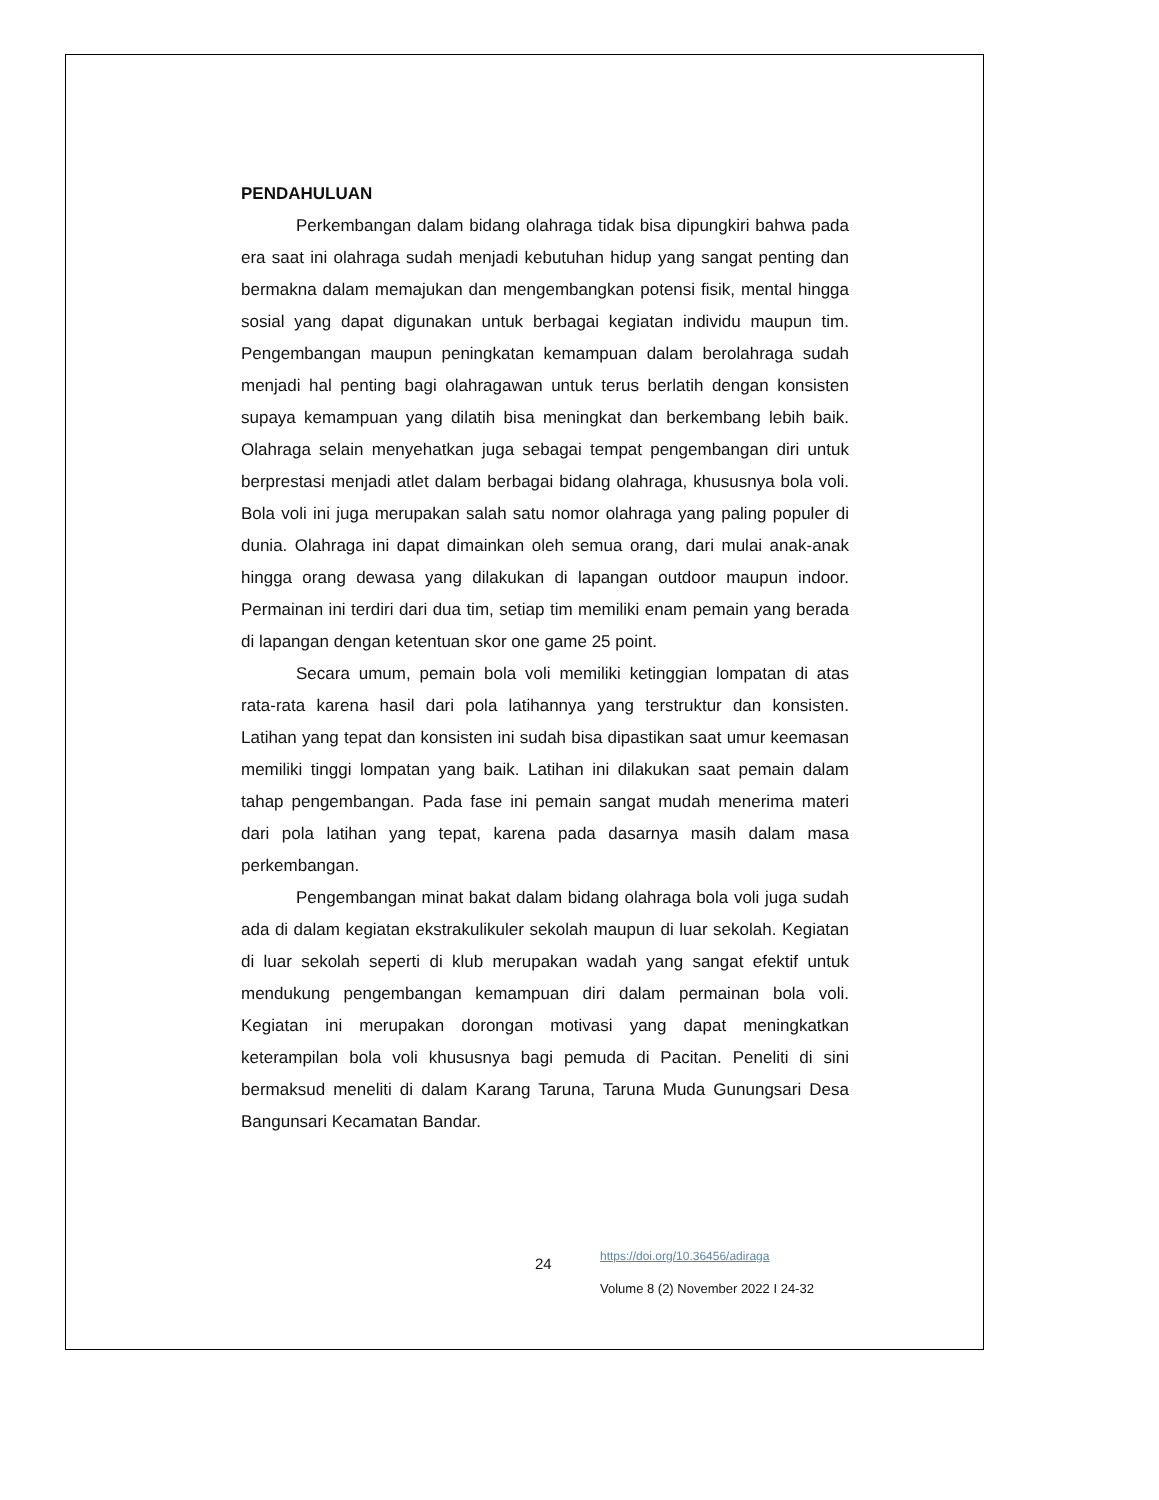PENDAHULUAN
Perkembangan dalam bidang olahraga tidak bisa dipungkiri bahwa pada era saat ini olahraga sudah menjadi kebutuhan hidup yang sangat penting dan bermakna dalam memajukan dan mengembangkan potensi fisik, mental hingga sosial yang dapat digunakan untuk berbagai kegiatan individu maupun tim. Pengembangan maupun peningkatan kemampuan dalam berolahraga sudah menjadi hal penting bagi olahragawan untuk terus berlatih dengan konsisten supaya kemampuan yang dilatih bisa meningkat dan berkembang lebih baik. Olahraga selain menyehatkan juga sebagai tempat pengembangan diri untuk berprestasi menjadi atlet dalam berbagai bidang olahraga, khususnya bola voli. Bola voli ini juga merupakan salah satu nomor olahraga yang paling populer di dunia. Olahraga ini dapat dimainkan oleh semua orang, dari mulai anak-anak hingga orang dewasa yang dilakukan di lapangan outdoor maupun indoor. Permainan ini terdiri dari dua tim, setiap tim memiliki enam pemain yang berada di lapangan dengan ketentuan skor one game 25 point.
Secara umum, pemain bola voli memiliki ketinggian lompatan di atas rata-rata karena hasil dari pola latihannya yang terstruktur dan konsisten. Latihan yang tepat dan konsisten ini sudah bisa dipastikan saat umur keemasan memiliki tinggi lompatan yang baik. Latihan ini dilakukan saat pemain dalam tahap pengembangan. Pada fase ini pemain sangat mudah menerima materi dari pola latihan yang tepat, karena pada dasarnya masih dalam masa perkembangan.
Pengembangan minat bakat dalam bidang olahraga bola voli juga sudah ada di dalam kegiatan ekstrakulikuler sekolah maupun di luar sekolah. Kegiatan di luar sekolah seperti di klub merupakan wadah yang sangat efektif untuk mendukung pengembangan kemampuan diri dalam permainan bola voli. Kegiatan ini merupakan dorongan motivasi yang dapat meningkatkan keterampilan bola voli khususnya bagi pemuda di Pacitan. Peneliti di sini bermaksud meneliti di dalam Karang Taruna, Taruna Muda Gunungsari Desa Bangunsari Kecamatan Bandar.
24
https://doi.org/10.36456/adiraga
Volume 8 (2) November 2022 I 24-32